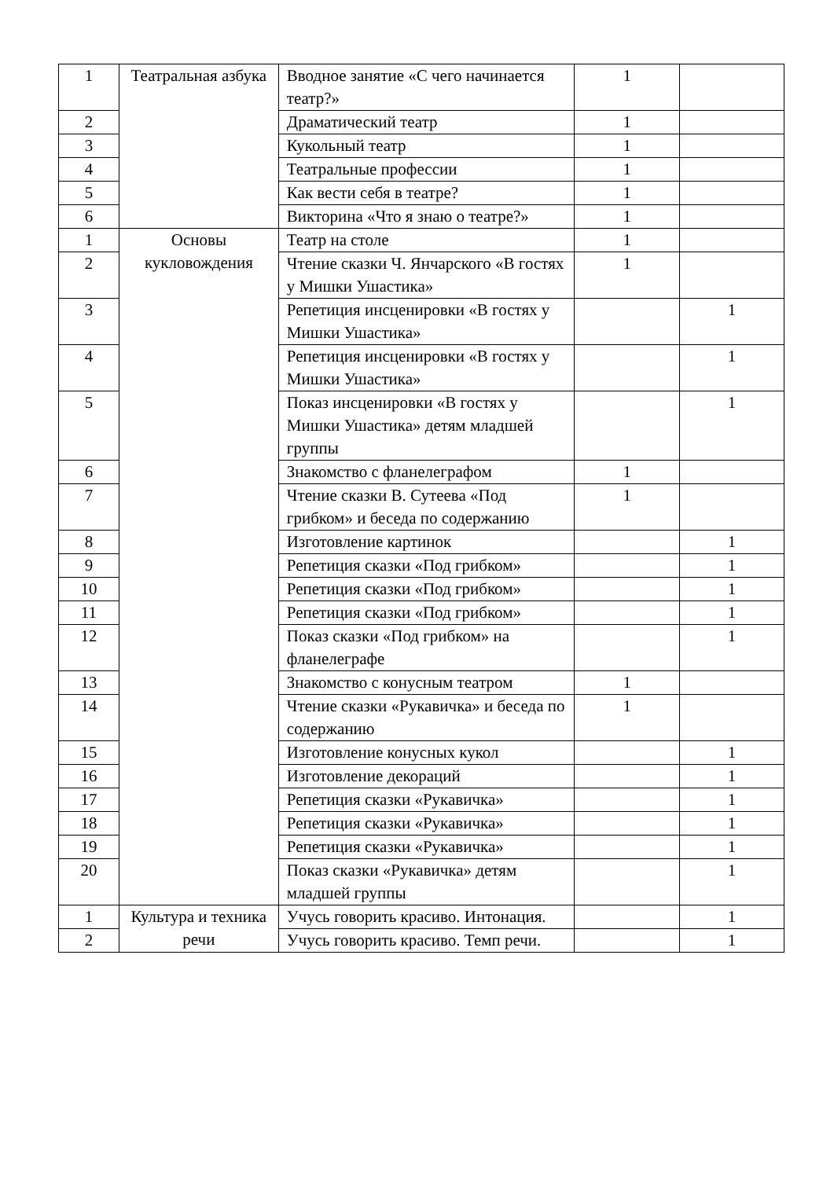| 1 | Театральная азбука | Вводное занятие «С чего начинается театр?» | 1 | |
| 2 | | Драматический театр | 1 | |
| 3 | | Кукольный театр | 1 | |
| 4 | | Театральные профессии | 1 | |
| 5 | | Как вести себя в театре? | 1 | |
| 6 | | Викторина «Что я знаю о театре?» | 1 | |
| 1 | Основы кукловождения | Театр на столе | 1 | |
| 2 | | Чтение сказки Ч. Янчарского «В гостях у Мишки Ушастика» | 1 | |
| 3 | | Репетиция инсценировки «В гостях у Мишки Ушастика» | | 1 |
| 4 | | Репетиция инсценировки «В гостях у Мишки Ушастика» | | 1 |
| 5 | | Показ инсценировки «В гостях у Мишки Ушастика» детям младшей группы | | 1 |
| 6 | | Знакомство с фланелеграфом | 1 | |
| 7 | | Чтение сказки В. Сутеева «Под грибком» и беседа по содержанию | 1 | |
| 8 | | Изготовление картинок | | 1 |
| 9 | | Репетиция сказки «Под грибком» | | 1 |
| 10 | | Репетиция сказки «Под грибком» | | 1 |
| 11 | | Репетиция сказки «Под грибком» | | 1 |
| 12 | | Показ сказки «Под грибком» на фланелеграфе | | 1 |
| 13 | | Знакомство с конусным театром | 1 | |
| 14 | | Чтение сказки «Рукавичка» и беседа по содержанию | 1 | |
| 15 | | Изготовление конусных кукол | | 1 |
| 16 | | Изготовление декораций | | 1 |
| 17 | | Репетиция сказки «Рукавичка» | | 1 |
| 18 | | Репетиция сказки «Рукавичка» | | 1 |
| 19 | | Репетиция сказки «Рукавичка» | | 1 |
| 20 | | Показ сказки «Рукавичка» детям младшей группы | | 1 |
| 1 | Культура и техника речи | Учусь говорить красиво. Интонация. | | 1 |
| 2 | | Учусь говорить красиво. Темп речи. | | 1 |